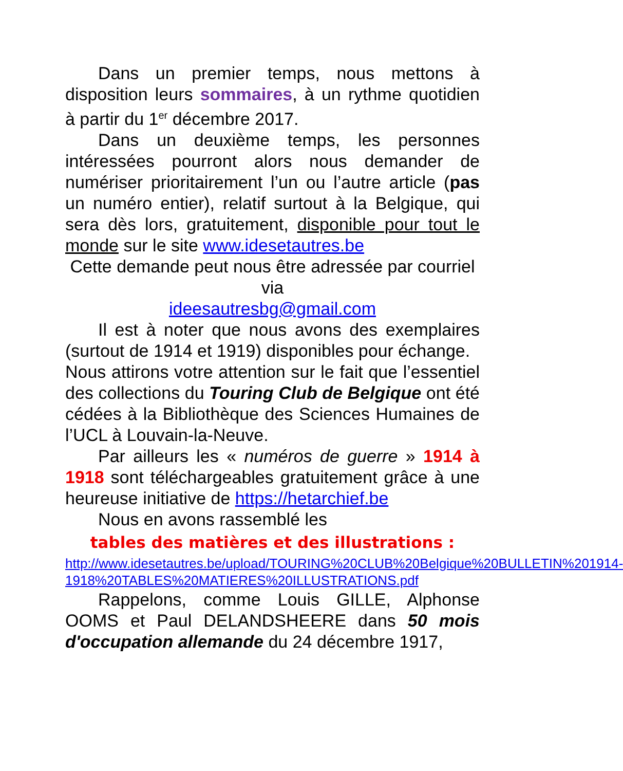Dans un premier temps, nous mettons à disposition leurs sommaires, à un rythme quotidien à partir du 1<sup>er</sup> décembre 2017.
Dans un deuxième temps, les personnes intéressées pourront alors nous demander de numériser prioritairement l’un ou l’autre article (pas un numéro entier), relatif surtout à la Belgique, qui sera dès lors, gratuitement, disponible pour tout le monde sur le site www.idesetautres.be
Cette demande peut nous être adressée par courriel via
ideesautresbg@gmail.com
Il est à noter que nous avons des exemplaires (surtout de 1914 et 1919) disponibles pour échange.
Nous attirons votre attention sur le fait que l’essentiel des collections du Touring Club de Belgique ont été cédées à la Bibliothèque des Sciences Humaines de l’UCL à Louvain-la-Neuve.
Par ailleurs les « numéros de guerre » 1914 à 1918 sont téléchargeables gratuitement grâce à une heureuse initiative de https://hetarchief.be
Nous en avons rassemblé les
tables des matières et des illustrations :
http://www.idesetautres.be/upload/TOURING%20CLUB%20Belgique%20BULLETIN%201914-1918%20TABLES%20MATIERES%20ILLUSTRATIONS.pdf
Rappelons, comme Louis GILLE, Alphonse OOMS et Paul DELANDSHEERE dans 50 mois d'occupation allemande du 24 décembre 1917,